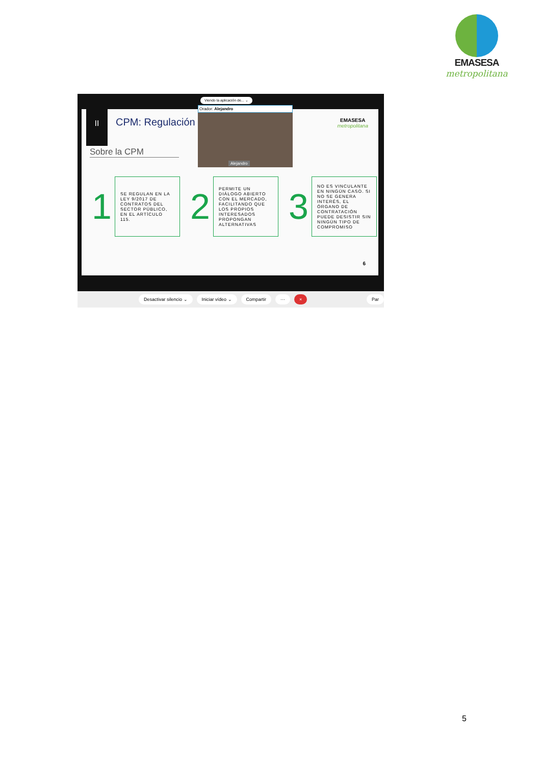EMASESA
metropolitana
II
CPM: Regulación
Sobre la CPM
EMASESA
metropolitana
1
SE REGULAN EN LA LEY 9/2017 DE CONTRATOS DEL SECTOR PÚBLICO, EN EL ARTÍCULO 115.
2
PERMITE UN DIÁLOGO ABIERTO CON EL MERCADO, FACILITANDO QUE LOS PROPIOS INTERESADOS PROPONGAN ALTERNATIVAS
3
NO ES VINCULANTE EN NINGÚN CASO. SI NO SE GENERA INTERÉS, EL ÓRGANO DE CONTRATACIÓN PUEDE DESISTIR SIN NINGÚN TIPO DE COMPROMISO
6
Viendo la aplicación de... ⌄
Orador: Alejandro
Alejandro
Desactivar silencio ⌄ Iniciar vídeo ⌄ Compartir ··· × Par
5